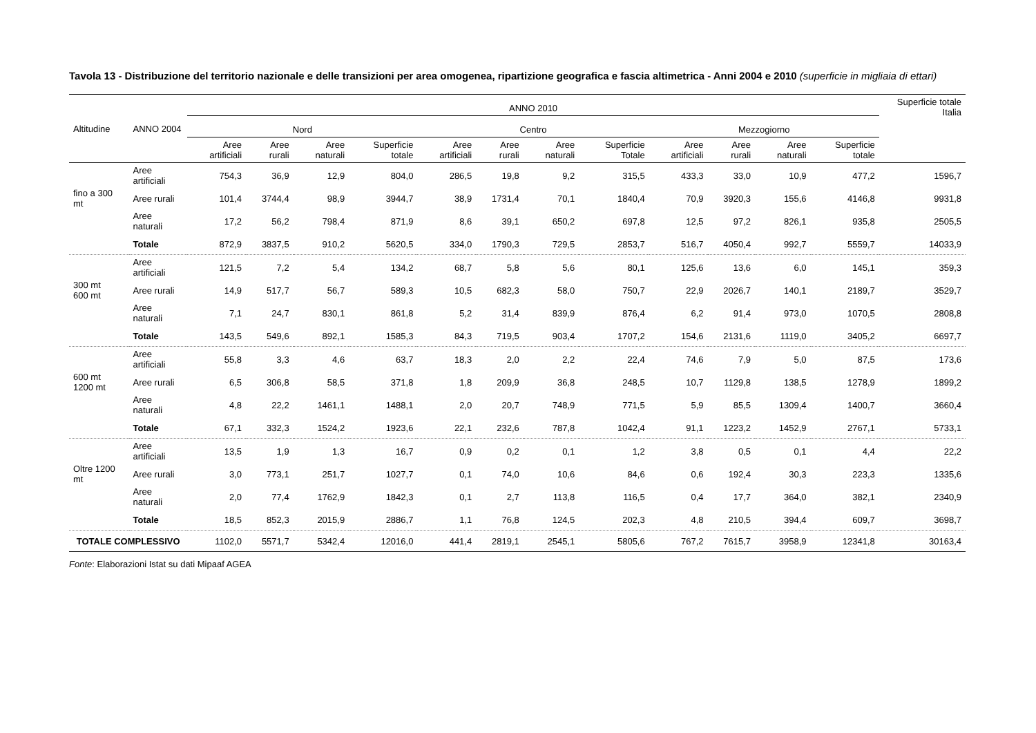Tavola 13 - Distribuzione del territorio nazionale e delle transizioni per area omogenea, ripartizione geografica e fascia altimetrica - Anni 2004 e 2010 (superficie in migliaia di ettari)
| Altitudine | ANNO 2004 | ANNO 2010 | | | | | | | | | | | | Superficie totale Italia |
| --- | --- | --- | --- | --- | --- | --- | --- | --- | --- | --- | --- | --- | --- | --- |
| | | Nord | | | | Centro | | | | Mezzogiorno | | | | |
| | | Aree artificiali | Aree rurali | Aree naturali | Superficie totale | Aree artificiali | Aree rurali | Aree naturali | Superficie Totale | Aree artificiali | Aree rurali | Aree naturali | Superficie totale | |
| fino a 300 mt | Aree artificiali | 754,3 | 36,9 | 12,9 | 804,0 | 286,5 | 19,8 | 9,2 | 315,5 | 433,3 | 33,0 | 10,9 | 477,2 | 1596,7 |
| | Aree rurali | 101,4 | 3744,4 | 98,9 | 3944,7 | 38,9 | 1731,4 | 70,1 | 1840,4 | 70,9 | 3920,3 | 155,6 | 4146,8 | 9931,8 |
| | Aree naturali | 17,2 | 56,2 | 798,4 | 871,9 | 8,6 | 39,1 | 650,2 | 697,8 | 12,5 | 97,2 | 826,1 | 935,8 | 2505,5 |
| | Totale | 872,9 | 3837,5 | 910,2 | 5620,5 | 334,0 | 1790,3 | 729,5 | 2853,7 | 516,7 | 4050,4 | 992,7 | 5559,7 | 14033,9 |
| 300 mt 600 mt | Aree artificiali | 121,5 | 7,2 | 5,4 | 134,2 | 68,7 | 5,8 | 5,6 | 80,1 | 125,6 | 13,6 | 6,0 | 145,1 | 359,3 |
| | Aree rurali | 14,9 | 517,7 | 56,7 | 589,3 | 10,5 | 682,3 | 58,0 | 750,7 | 22,9 | 2026,7 | 140,1 | 2189,7 | 3529,7 |
| | Aree naturali | 7,1 | 24,7 | 830,1 | 861,8 | 5,2 | 31,4 | 839,9 | 876,4 | 6,2 | 91,4 | 973,0 | 1070,5 | 2808,8 |
| | Totale | 143,5 | 549,6 | 892,1 | 1585,3 | 84,3 | 719,5 | 903,4 | 1707,2 | 154,6 | 2131,6 | 1119,0 | 3405,2 | 6697,7 |
| 600 mt 1200 mt | Aree artificiali | 55,8 | 3,3 | 4,6 | 63,7 | 18,3 | 2,0 | 2,2 | 22,4 | 74,6 | 7,9 | 5,0 | 87,5 | 173,6 |
| | Aree rurali | 6,5 | 306,8 | 58,5 | 371,8 | 1,8 | 209,9 | 36,8 | 248,5 | 10,7 | 1129,8 | 138,5 | 1278,9 | 1899,2 |
| | Aree naturali | 4,8 | 22,2 | 1461,1 | 1488,1 | 2,0 | 20,7 | 748,9 | 771,5 | 5,9 | 85,5 | 1309,4 | 1400,7 | 3660,4 |
| | Totale | 67,1 | 332,3 | 1524,2 | 1923,6 | 22,1 | 232,6 | 787,8 | 1042,4 | 91,1 | 1223,2 | 1452,9 | 2767,1 | 5733,1 |
| Oltre 1200 mt | Aree artificiali | 13,5 | 1,9 | 1,3 | 16,7 | 0,9 | 0,2 | 0,1 | 1,2 | 3,8 | 0,5 | 0,1 | 4,4 | 22,2 |
| | Aree rurali | 3,0 | 773,1 | 251,7 | 1027,7 | 0,1 | 74,0 | 10,6 | 84,6 | 0,6 | 192,4 | 30,3 | 223,3 | 1335,6 |
| | Aree naturali | 2,0 | 77,4 | 1762,9 | 1842,3 | 0,1 | 2,7 | 113,8 | 116,5 | 0,4 | 17,7 | 364,0 | 382,1 | 2340,9 |
| | Totale | 18,5 | 852,3 | 2015,9 | 2886,7 | 1,1 | 76,8 | 124,5 | 202,3 | 4,8 | 210,5 | 394,4 | 609,7 | 3698,7 |
| TOTALE COMPLESSIVO | | 1102,0 | 5571,7 | 5342,4 | 12016,0 | 441,4 | 2819,1 | 2545,1 | 5805,6 | 767,2 | 7615,7 | 3958,9 | 12341,8 | 30163,4 |
Fonte: Elaborazioni Istat su dati Mipaaf AGEA